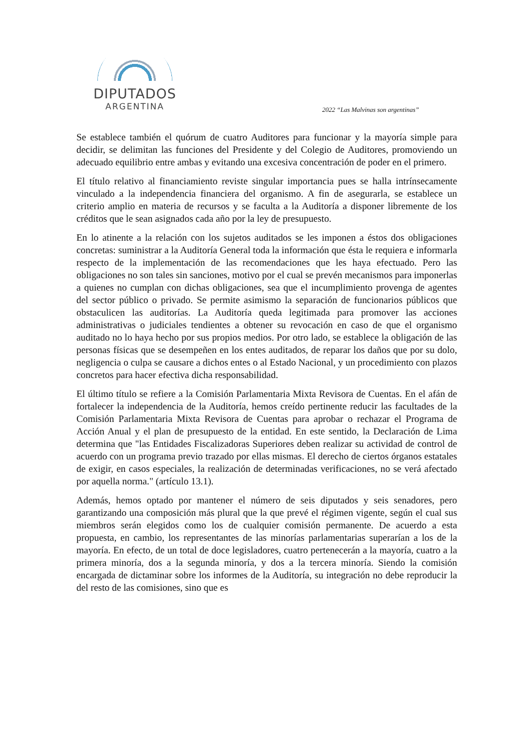DIPUTADOS
ARGENTINA
2022 “Las Malvinas son argentinas”
Se establece también el quórum de cuatro Auditores para funcionar y la mayoría simple para decidir, se delimitan las funciones del Presidente y del Colegio de Auditores, promoviendo un adecuado equilibrio entre ambas y evitando una excesiva concentración de poder en el primero.
El título relativo al financiamiento reviste singular importancia pues se halla intrínsecamente vinculado a la independencia financiera del organismo. A fin de asegurarla, se establece un criterio amplio en materia de recursos y se faculta a la Auditoría a disponer libremente de los créditos que le sean asignados cada año por la ley de presupuesto.
En lo atinente a la relación con los sujetos auditados se les imponen a éstos dos obligaciones concretas: suministrar a la Auditoría General toda la información que ésta le requiera e informarla respecto de la implementación de las recomendaciones que les haya efectuado. Pero las obligaciones no son tales sin sanciones, motivo por el cual se prevén mecanismos para imponerlas a quienes no cumplan con dichas obligaciones, sea que el incumplimiento provenga de agentes del sector público o privado. Se permite asimismo la separación de funcionarios públicos que obstaculicen las auditorías. La Auditoría queda legitimada para promover las acciones administrativas o judiciales tendientes a obtener su revocación en caso de que el organismo auditado no lo haya hecho por sus propios medios. Por otro lado, se establece la obligación de las personas físicas que se desempeñen en los entes auditados, de reparar los daños que por su dolo, negligencia o culpa se causare a dichos entes o al Estado Nacional, y un procedimiento con plazos concretos para hacer efectiva dicha responsabilidad.
El último título se refiere a la Comisión Parlamentaria Mixta Revisora de Cuentas. En el afán de fortalecer la independencia de la Auditoría, hemos creído pertinente reducir las facultades de la Comisión Parlamentaria Mixta Revisora de Cuentas para aprobar o rechazar el Programa de Acción Anual y el plan de presupuesto de la entidad. En este sentido, la Declaración de Lima determina que "las Entidades Fiscalizadoras Superiores deben realizar su actividad de control de acuerdo con un programa previo trazado por ellas mismas. El derecho de ciertos órganos estatales de exigir, en casos especiales, la realización de determinadas verificaciones, no se verá afectado por aquella norma." (artículo 13.1).
Además, hemos optado por mantener el número de seis diputados y seis senadores, pero garantizando una composición más plural que la que prevé el régimen vigente, según el cual sus miembros serán elegidos como los de cualquier comisión permanente. De acuerdo a esta propuesta, en cambio, los representantes de las minorías parlamentarias superarían a los de la mayoría. En efecto, de un total de doce legisladores, cuatro pertenecerán a la mayoría, cuatro a la primera minoría, dos a la segunda minoría, y dos a la tercera minoría. Siendo la comisión encargada de dictaminar sobre los informes de la Auditoría, su integración no debe reproducir la del resto de las comisiones, sino que es